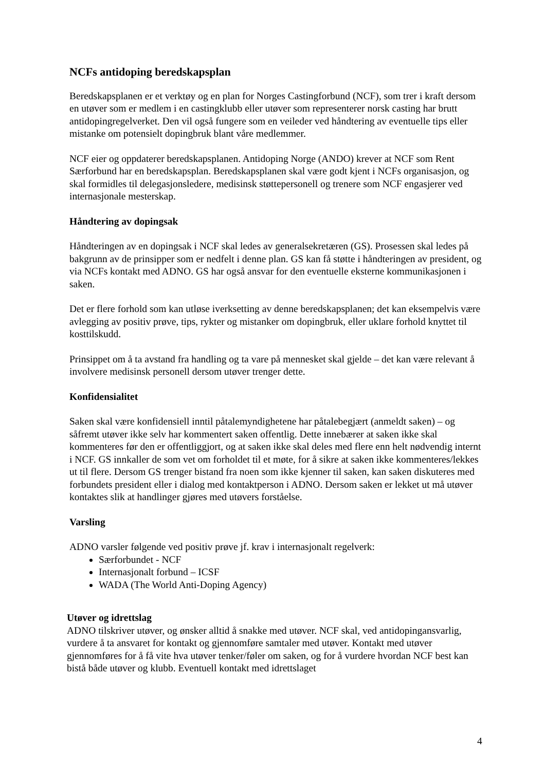NCFs antidoping beredskapsplan
Beredskapsplanen er et verktøy og en plan for Norges Castingforbund (NCF), som trer i kraft dersom en utøver som er medlem i en castingklubb eller utøver som representerer norsk casting har brutt antidopingregelverket. Den vil også fungere som en veileder ved håndtering av eventuelle tips eller mistanke om potensielt dopingbruk blant våre medlemmer.
NCF eier og oppdaterer beredskapsplanen. Antidoping Norge (ANDO) krever at NCF som Rent Særforbund har en beredskapsplan. Beredskapsplanen skal være godt kjent i NCFs organisasjon, og skal formidles til delegasjonsledere, medisinsk støttepersonell og trenere som NCF engasjerer ved internasjonale mesterskap.
Håndtering av dopingsak
Håndteringen av en dopingsak i NCF skal ledes av generalsekretæren (GS). Prosessen skal ledes på bakgrunn av de prinsipper som er nedfelt i denne plan. GS kan få støtte i håndteringen av president, og via NCFs kontakt med ADNO. GS har også ansvar for den eventuelle eksterne kommunikasjonen i saken.
Det er flere forhold som kan utløse iverksetting av denne beredskapsplanen; det kan eksempelvis være avlegging av positiv prøve, tips, rykter og mistanker om dopingbruk, eller uklare forhold knyttet til kosttilskudd.
Prinsippet om å ta avstand fra handling og ta vare på mennesket skal gjelde – det kan være relevant å involvere medisinsk personell dersom utøver trenger dette.
Konfidensialitet
Saken skal være konfidensiell inntil påtalemyndighetene har påtalebegjært (anmeldt saken) – og såfremt utøver ikke selv har kommentert saken offentlig. Dette innebærer at saken ikke skal kommenteres før den er offentliggjort, og at saken ikke skal deles med flere enn helt nødvendig internt i NCF. GS innkaller de som vet om forholdet til et møte, for å sikre at saken ikke kommenteres/lekkes ut til flere. Dersom GS trenger bistand fra noen som ikke kjenner til saken, kan saken diskuteres med forbundets president eller i dialog med kontaktperson i ADNO. Dersom saken er lekket ut må utøver kontaktes slik at handlinger gjøres med utøvers forståelse.
Varsling
ADNO varsler følgende ved positiv prøve jf. krav i internasjonalt regelverk:
Særforbundet - NCF
Internasjonalt forbund – ICSF
WADA (The World Anti-Doping Agency)
Utøver og idrettslag
ADNO tilskriver utøver, og ønsker alltid å snakke med utøver. NCF skal, ved antidopingansvarlig, vurdere å ta ansvaret for kontakt og gjennomføre samtaler med utøver. Kontakt med utøver gjennomføres for å få vite hva utøver tenker/føler om saken, og for å vurdere hvordan NCF best kan bistå både utøver og klubb. Eventuell kontakt med idrettslaget
4